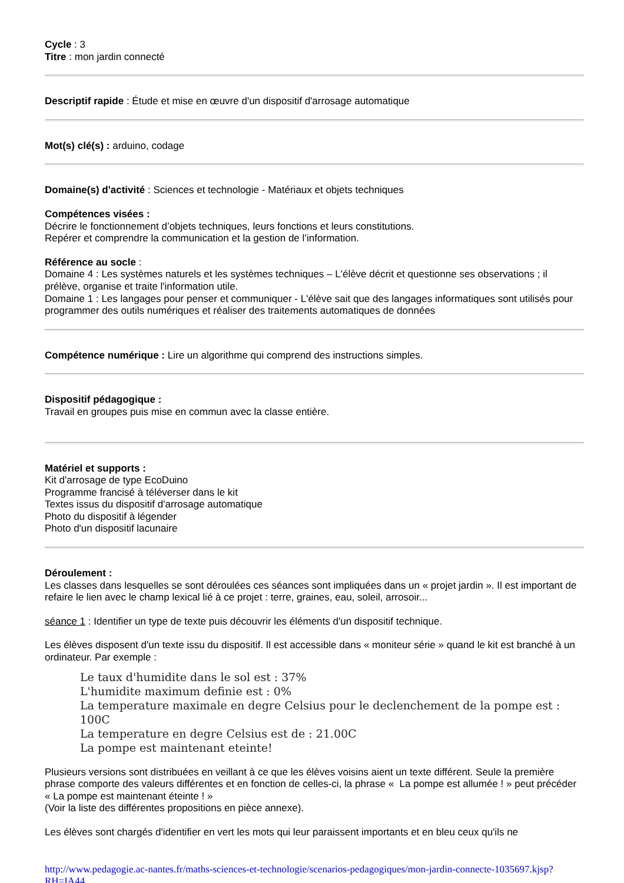Cycle : 3
Titre : mon jardin connecté
Descriptif rapide : Étude et mise en œuvre d'un dispositif d'arrosage automatique
Mot(s) clé(s) : arduino, codage
Domaine(s) d'activité : Sciences et technologie - Matériaux et objets techniques
Compétences visées :
Décrire le fonctionnement d’objets techniques, leurs fonctions et leurs constitutions.
Repérer et comprendre la communication et la gestion de l’information.
Référence au socle :
Domaine 4 : Les systèmes naturels et les systèmes techniques – L'élève décrit et questionne ses observations ; il prélève, organise et traite l'information utile.
Domaine 1 : Les langages pour penser et communiquer - L'élève sait que des langages informatiques sont utilisés pour programmer des outils numériques et réaliser des traitements automatiques de données
Compétence numérique : Lire un algorithme qui comprend des instructions simples.
Dispositif pédagogique :
Travail en groupes puis mise en commun avec la classe entière.
Matériel et supports :
Kit d'arrosage de type EcoDuino
Programme francisé à téléverser dans le kit
Textes issus du dispositif d'arrosage automatique
Photo du dispositif à légender
Photo d'un dispositif lacunaire
Déroulement :
Les classes dans lesquelles se sont déroulées ces séances sont impliquées dans un « projet jardin ». Il est important de refaire le lien avec le champ lexical lié à ce projet : terre, graines, eau, soleil, arrosoir...
séance 1 : Identifier un type de texte puis découvrir les éléments d'un dispositif technique.
Les élèves disposent d'un texte issu du dispositif. Il est accessible dans « moniteur série » quand le kit est branché à un ordinateur. Par exemple :
Le taux d'humidite dans le sol est : 37%
L'humidite maximum definie est : 0%
La temperature maximale en degre Celsius pour le declenchement de la pompe est : 100C
La temperature en degre Celsius est de : 21.00C
La pompe est maintenant eteinte!
Plusieurs versions sont distribuées en veillant à ce que les élèves voisins aient un texte différent. Seule la première phrase comporte des valeurs différentes et en fonction de celles-ci, la phrase « La pompe est allumée ! » peut précéder « La pompe est maintenant éteinte ! »
(Voir la liste des différentes propositions en pièce annexe).
Les élèves sont chargés d'identifier en vert les mots qui leur paraissent importants et en bleu ceux qu'ils ne
http://www.pedagogie.ac-nantes.fr/maths-sciences-et-technologie/scenarios-pedagogiques/mon-jardin-connecte-1035697.kjsp?RH=IA44